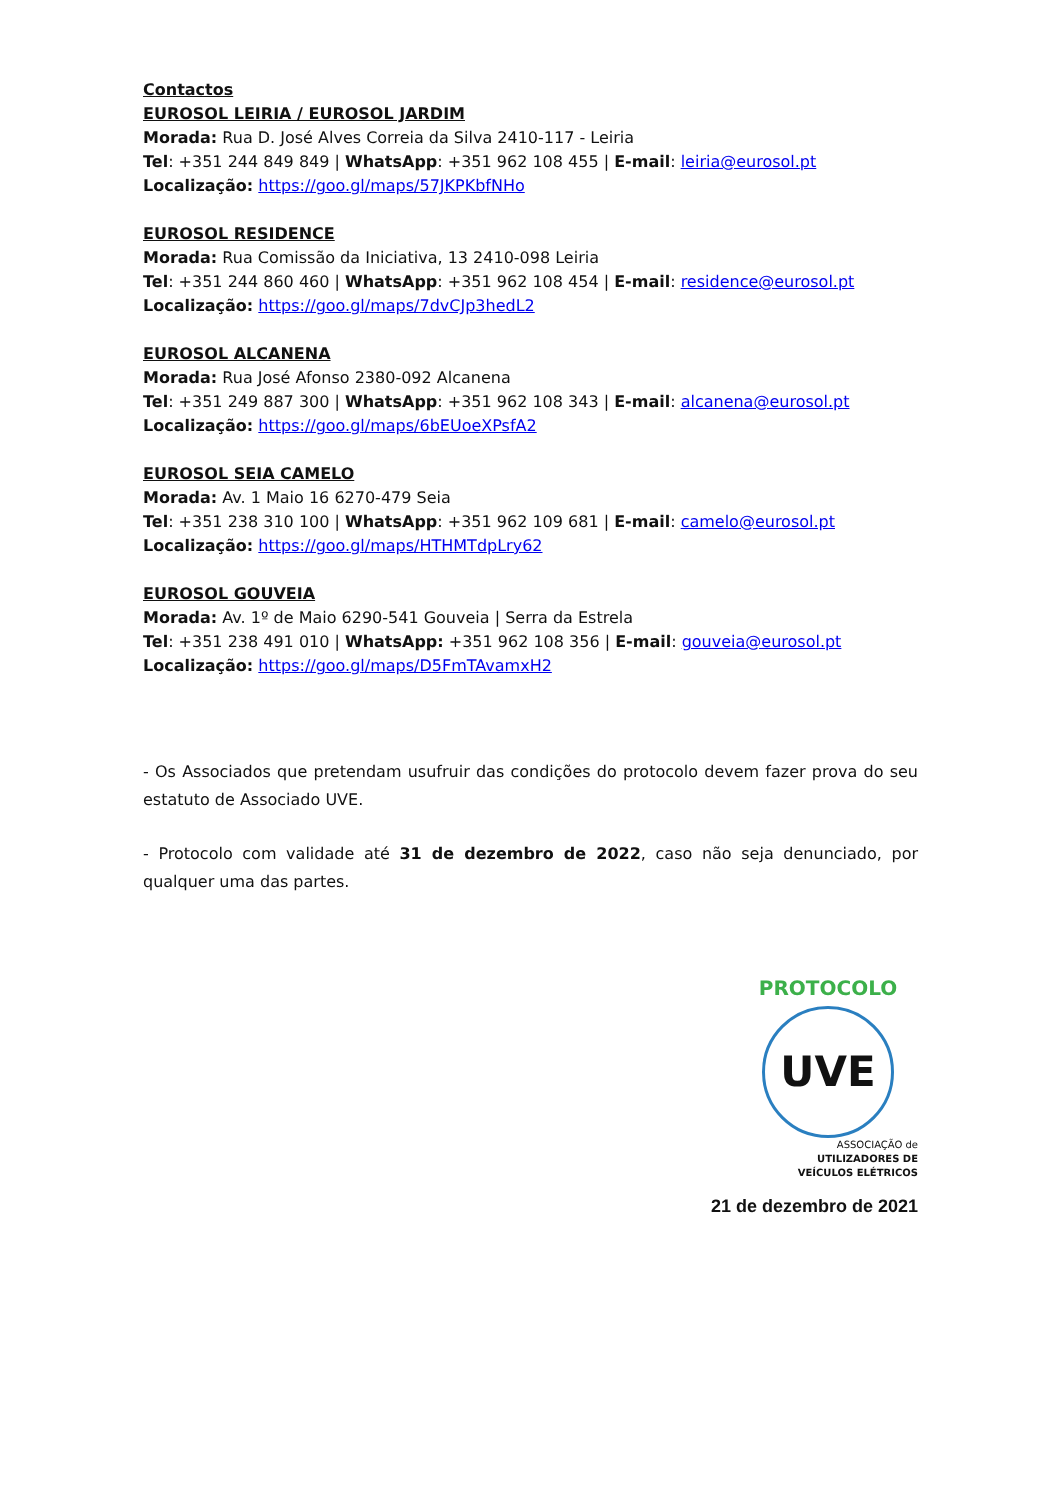Contactos
EUROSOL LEIRIA / EUROSOL JARDIM
Morada: Rua D. José Alves Correia da Silva 2410-117 - Leiria
Tel: +351 244 849 849 | WhatsApp: +351 962 108 455 | E-mail: leiria@eurosol.pt
Localização: https://goo.gl/maps/57JKPKbfNHo
EUROSOL RESIDENCE
Morada: Rua Comissão da Iniciativa, 13 2410-098 Leiria
Tel: +351 244 860 460 | WhatsApp: +351 962 108 454 | E-mail: residence@eurosol.pt
Localização: https://goo.gl/maps/7dvCJp3hedL2
EUROSOL ALCANENA
Morada: Rua José Afonso 2380-092 Alcanena
Tel: +351 249 887 300 | WhatsApp: +351 962 108 343 | E-mail: alcanena@eurosol.pt
Localização: https://goo.gl/maps/6bEUoeXPsfA2
EUROSOL SEIA CAMELO
Morada: Av. 1 Maio 16 6270-479 Seia
Tel: +351 238 310 100 | WhatsApp: +351 962 109 681 | E-mail: camelo@eurosol.pt
Localização: https://goo.gl/maps/HTHMTdpLry62
EUROSOL GOUVEIA
Morada: Av. 1º de Maio 6290-541 Gouveia | Serra da Estrela
Tel: +351 238 491 010 | WhatsApp: +351 962 108 356 | E-mail: gouveia@eurosol.pt
Localização: https://goo.gl/maps/D5FmTAvamxH2
- Os Associados que pretendam usufruir das condições do protocolo devem fazer prova do seu estatuto de Associado UVE.
- Protocolo com validade até 31 de dezembro de 2022, caso não seja denunciado, por qualquer uma das partes.
PROTOCOLO
UVE
ASSOCIAÇÃO de
UTILIZADORES DE
VEÍCULOS ELÉTRICOS
21 de dezembro de 2021